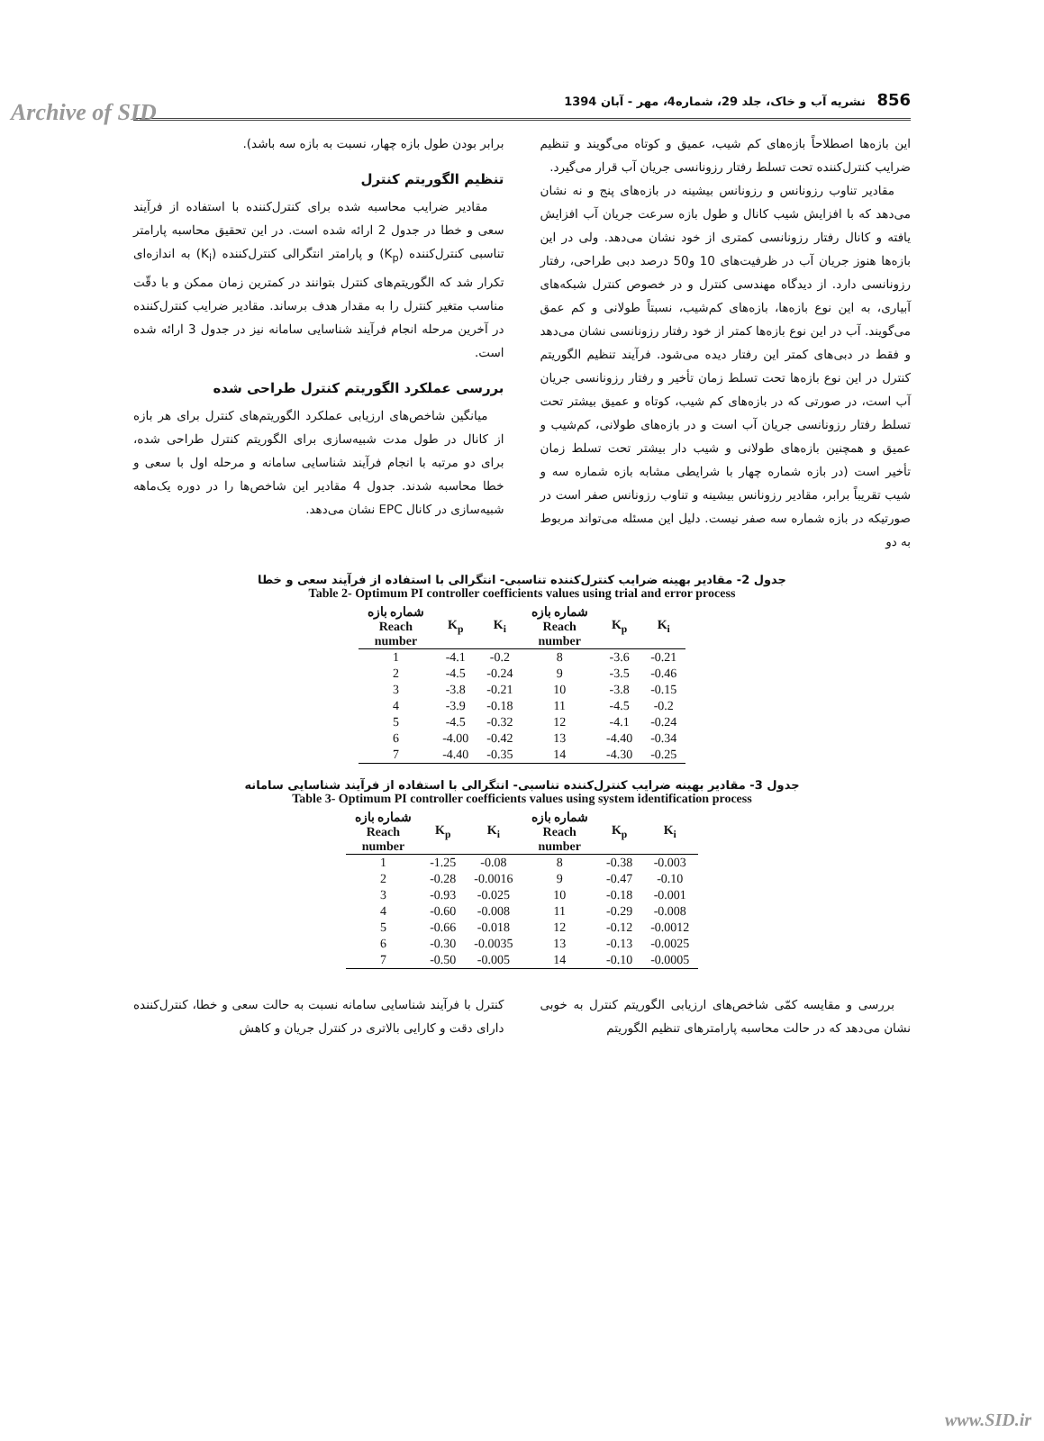Archive of SID
856 نشریه آب و خاک، جلد 29، شماره4، مهر - آبان 1394
این بازه‌ها اصطلاحاً بازه‌های کم شیب، عمیق و کوتاه می‌گویند و تنظیم ضرایب کنترل‌کننده تحت تسلط رفتار رزونانسی جریان آب قرار می‌گیرد.
مقادیر تناوب رزونانس و رزونانس بیشینه در بازه‌های پنج و نه نشان می‌دهد که با افزایش شیب کانال و طول بازه سرعت جریان آب افزایش یافته و کانال رفتار رزونانسی کمتری از خود نشان می‌دهد. ولی در این بازه‌ها هنوز جریان آب در ظرفیت‌های 10 و50 درصد دبی طراحی، رفتار رزونانسی دارد. از دیدگاه مهندسی کنترل و در خصوص کنترل شبکه‌های آبیاری، به این نوع بازه‌ها، بازه‌های کم‌شیب، نسبتاً طولانی و کم عمق می‌گویند. آب در این نوع بازه‌ها کمتر از خود رفتار رزونانسی نشان می‌دهد و فقط در دبی‌های کمتر این رفتار دیده می‌شود. فرآیند تنظیم الگوریتم کنترل در این نوع بازه‌ها تحت تسلط زمان تأخیر و رفتار رزونانسی جریان آب است، در صورتی که در بازه‌های کم شیب، کوتاه و عمیق بیشتر تحت تسلط رفتار رزونانسی جریان آب است و در بازه‌های طولانی، کم‌شیب و عمیق و همچنین بازه‌های طولانی و شیب دار بیشتر تحت تسلط زمان تأخیر است (در بازه شماره چهار با شرایطی مشابه بازه شماره سه و شیب تقریباً برابر، مقادیر رزونانس بیشینه و تناوب رزونانس صفر است در صورتیکه در بازه شماره سه صفر نیست. دلیل این مسئله می‌تواند مربوط به دو
برابر بودن طول بازه چهار، نسبت به بازه سه باشد).
تنظیم الگوریتم کنترل
مقادیر ضرایب محاسبه شده برای کنترل‌کننده با استفاده از فرآیند سعی و خطا در جدول 2 ارائه شده است. در این تحقیق محاسبه پارامتر تناسبی کنترل‌کننده (K<sub>p</sub>) و پارامتر انتگرالی کنترل‌کننده (K<sub>i</sub>) به اندازه‌ای تکرار شد که الگوریتم‌های کنترل بتوانند در کمترین زمان ممکن و با دقّت مناسب متغیر کنترل را به مقدار هدف برساند. مقادیر ضرایب کنترل‌کننده در آخرین مرحله انجام فرآیند شناسایی سامانه نیز در جدول 3 ارائه شده است.
بررسی عملکرد الگوریتم کنترل طراحی شده
میانگین شاخص‌های ارزیابی عملکرد الگوریتم‌های کنترل برای هر بازه از کانال در طول مدت شبیه‌سازی برای الگوریتم کنترل طراحی شده، برای دو مرتبه با انجام فرآیند شناسایی سامانه و مرحله اول با سعی و خطا محاسبه شدند. جدول 4 مقادیر این شاخص‌ها را در دوره یک‌ماهه شبیه‌سازی در کانال EPC نشان می‌دهد.
جدول 2- مقادیر بهینه ضرایب کنترل‌کننده تناسبی- انتگرالی با استفاده از فرآیند سعی و خطا
Table 2- Optimum PI controller coefficients values using trial and error process
| شماره بازه Reach number | K<sub>p</sub> | K<sub>i</sub> | شماره بازه Reach number | K<sub>p</sub> | K<sub>i</sub> |
| --- | --- | --- | --- | --- | --- |
| 1 | -4.1 | -0.2 | 8 | -3.6 | -0.21 |
| 2 | -4.5 | -0.24 | 9 | -3.5 | -0.46 |
| 3 | -3.8 | -0.21 | 10 | -3.8 | -0.15 |
| 4 | -3.9 | -0.18 | 11 | -4.5 | -0.2 |
| 5 | -4.5 | -0.32 | 12 | -4.1 | -0.24 |
| 6 | -4.00 | -0.42 | 13 | -4.40 | -0.34 |
| 7 | -4.40 | -0.35 | 14 | -4.30 | -0.25 |
جدول 3- مقادیر بهینه ضرایب کنترل‌کننده تناسبی- انتگرالی با استفاده از فرآیند شناسایی سامانه
Table 3- Optimum PI controller coefficients values using system identification process
| شماره بازه Reach number | K<sub>p</sub> | K<sub>i</sub> | شماره بازه Reach number | K<sub>p</sub> | K<sub>i</sub> |
| --- | --- | --- | --- | --- | --- |
| 1 | -1.25 | -0.08 | 8 | -0.38 | -0.003 |
| 2 | -0.28 | -0.0016 | 9 | -0.47 | -0.10 |
| 3 | -0.93 | -0.025 | 10 | -0.18 | -0.001 |
| 4 | -0.60 | -0.008 | 11 | -0.29 | -0.008 |
| 5 | -0.66 | -0.018 | 12 | -0.12 | -0.0012 |
| 6 | -0.30 | -0.0035 | 13 | -0.13 | -0.0025 |
| 7 | -0.50 | -0.005 | 14 | -0.10 | -0.0005 |
بررسی و مقایسه کمّی شاخص‌های ارزیابی الگوریتم کنترل به خوبی نشان می‌دهد که در حالت محاسبه پارامترهای تنظیم الگوریتم
کنترل با فرآیند شناسایی سامانه نسبت به حالت سعی و خطا، کنترل‌کننده دارای دقت و کارایی بالاتری در کنترل جریان و کاهش
www.SID.ir